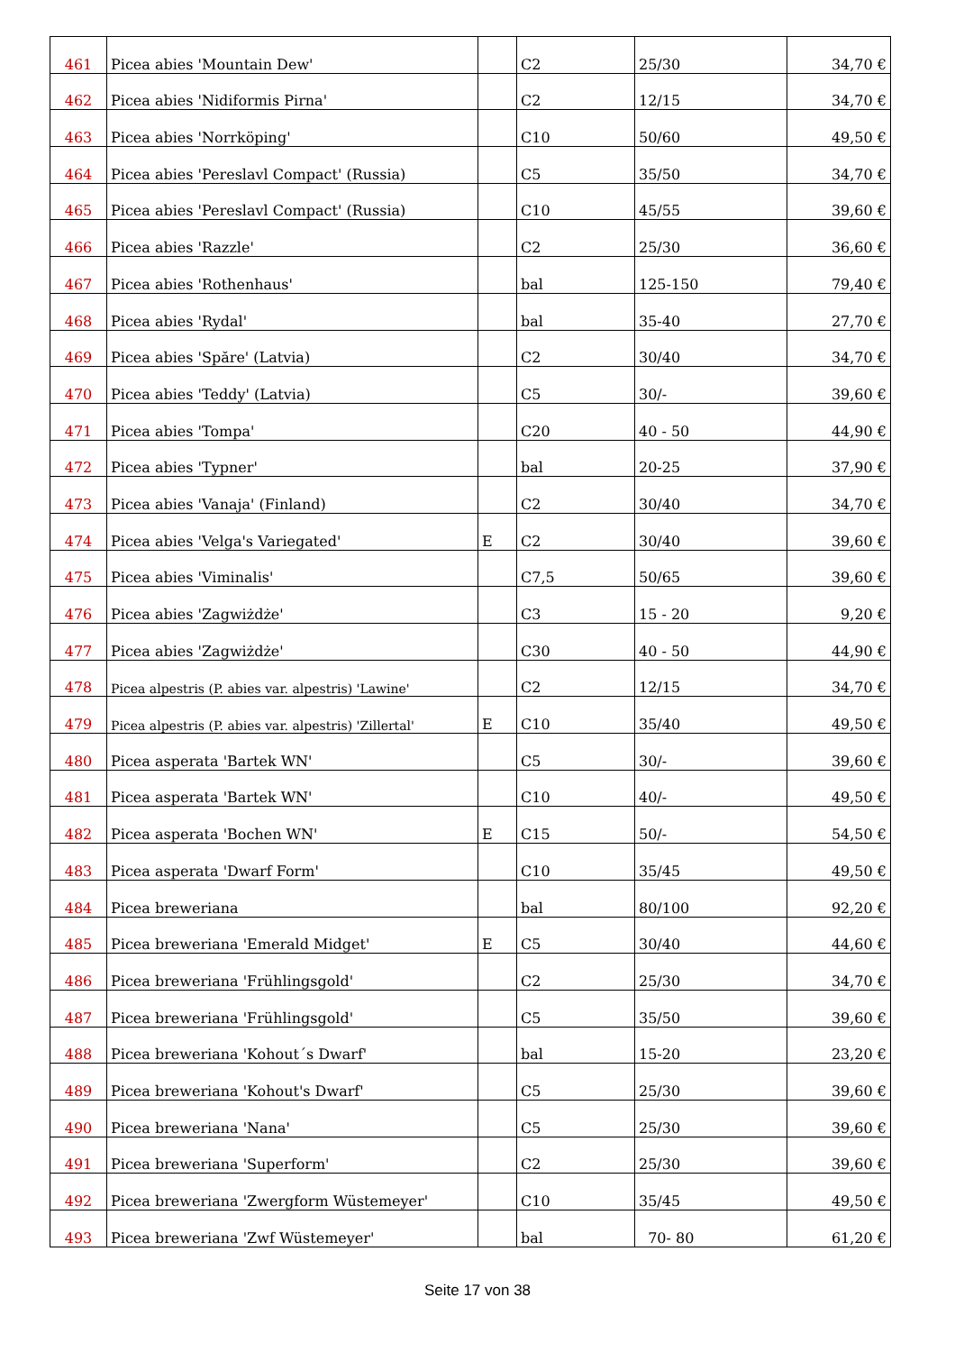| 461 | Picea abies 'Mountain Dew' | | C2 | 25/30 | 34,70 € |
| 462 | Picea abies 'Nidiformis Pirna' | | C2 | 12/15 | 34,70 € |
| 463 | Picea abies 'Norrköping' | | C10 | 50/60 | 49,50 € |
| 464 | Picea abies 'Pereslavl Compact' (Russia) | | C5 | 35/50 | 34,70 € |
| 465 | Picea abies 'Pereslavl Compact' (Russia) | | C10 | 45/55 | 39,60 € |
| 466 | Picea abies 'Razzle' | | C2 | 25/30 | 36,60 € |
| 467 | Picea abies 'Rothenhaus' | | bal | 125-150 | 79,40 € |
| 468 | Picea abies 'Rydal' | | bal | 35-40 | 27,70 € |
| 469 | Picea abies 'Spăre' (Latvia) | | C2 | 30/40 | 34,70 € |
| 470 | Picea abies 'Teddy' (Latvia) | | C5 | 30/- | 39,60 € |
| 471 | Picea abies 'Tompa' | | C20 | 40 - 50 | 44,90 € |
| 472 | Picea abies 'Typner' | | bal | 20-25 | 37,90 € |
| 473 | Picea abies 'Vanaja' (Finland) | | C2 | 30/40 | 34,70 € |
| 474 | Picea abies 'Velga's Variegated' | E | C2 | 30/40 | 39,60 € |
| 475 | Picea abies 'Viminalis' | | C7,5 | 50/65 | 39,60 € |
| 476 | Picea abies 'Zagwiżdże' | | C3 | 15 - 20 | 9,20 € |
| 477 | Picea abies 'Zagwiżdże' | | C30 | 40 - 50 | 44,90 € |
| 478 | Picea alpestris (P. abies var. alpestris) 'Lawine' | | C2 | 12/15 | 34,70 € |
| 479 | Picea alpestris (P. abies var. alpestris) 'Zillertal' | E | C10 | 35/40 | 49,50 € |
| 480 | Picea asperata 'Bartek WN' | | C5 | 30/- | 39,60 € |
| 481 | Picea asperata 'Bartek WN' | | C10 | 40/- | 49,50 € |
| 482 | Picea asperata 'Bochen WN' | E | C15 | 50/- | 54,50 € |
| 483 | Picea asperata 'Dwarf Form' | | C10 | 35/45 | 49,50 € |
| 484 | Picea breweriana | | bal | 80/100 | 92,20 € |
| 485 | Picea breweriana 'Emerald Midget' | E | C5 | 30/40 | 44,60 € |
| 486 | Picea breweriana 'Frühlingsgold' | | C2 | 25/30 | 34,70 € |
| 487 | Picea breweriana 'Frühlingsgold' | | C5 | 35/50 | 39,60 € |
| 488 | Picea breweriana 'Kohout´s Dwarf' | | bal | 15-20 | 23,20 € |
| 489 | Picea breweriana 'Kohout's Dwarf' | | C5 | 25/30 | 39,60 € |
| 490 | Picea breweriana 'Nana' | | C5 | 25/30 | 39,60 € |
| 491 | Picea breweriana 'Superform' | | C2 | 25/30 | 39,60 € |
| 492 | Picea breweriana 'Zwergform Wüstemeyer' | | C10 | 35/45 | 49,50 € |
| 493 | Picea breweriana 'Zwf Wüstemeyer' | | bal | 70- 80 | 61,20 € |
Seite 17 von 38